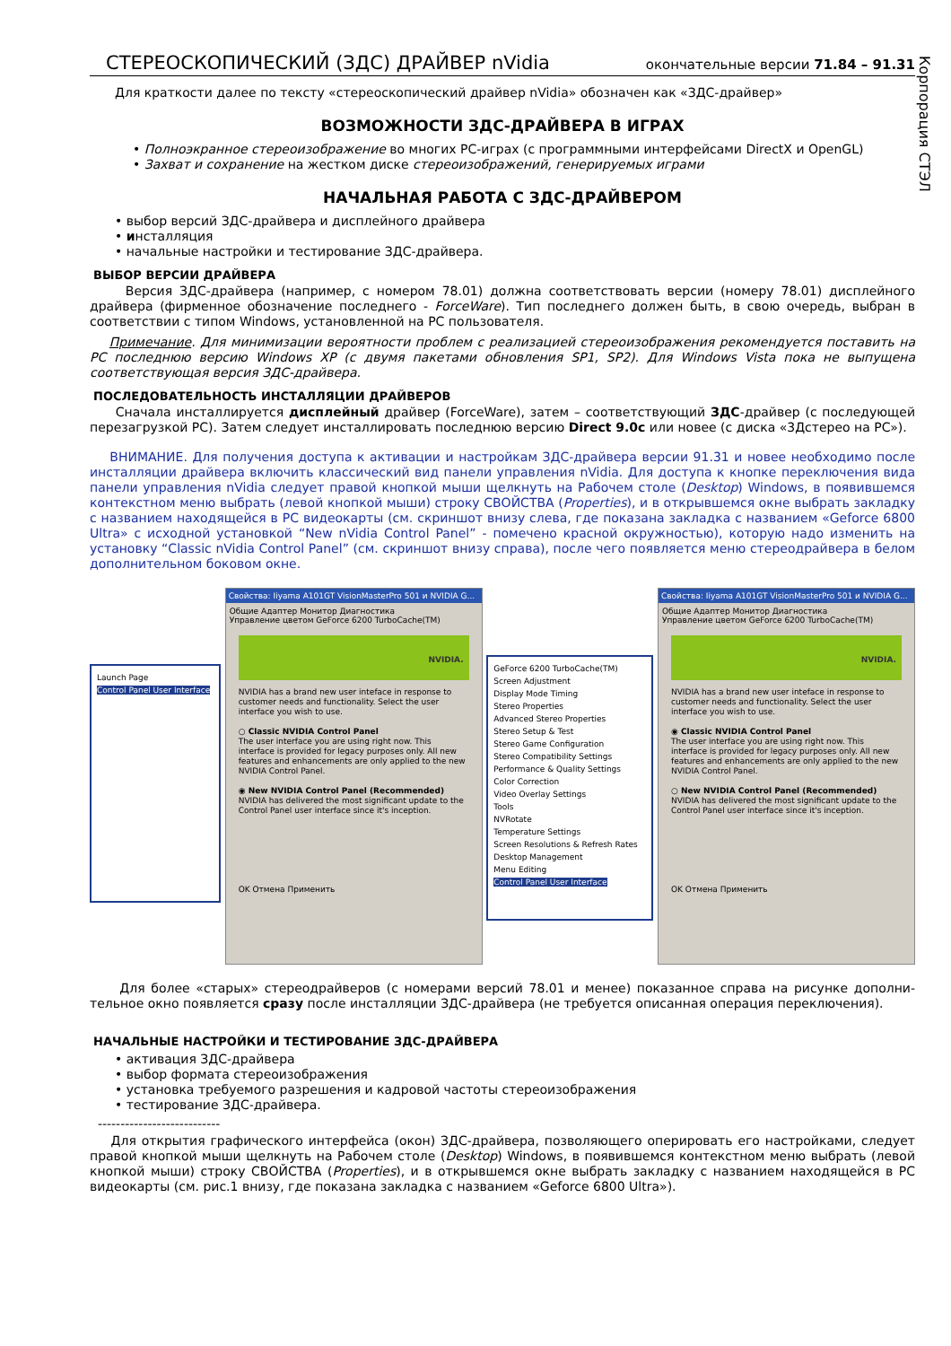Корпорация СТЭЛ
СТЕРЕОСКОПИЧЕСКИЙ (ЗДС) ДРАЙВЕР nVidia окончательные версии 71.84 – 91.31
Для краткости далее по тексту «стереоскопический драйвер nVidia» обозначен как «ЗДС-драйвер»
ВОЗМОЖНОСТИ ЗДС-ДРАЙВЕРА В ИГРАХ
• Полноэкранное стереоизображение во многих PC-играх (с программными интерфейсами DirectX и OpenGL)
• Захват и сохранение на жестком диске стереоизображений, генерируемых играми
НАЧАЛЬНАЯ РАБОТА С ЗДС-ДРАЙВЕРОМ
• выбор версий ЗДС-драйвера и дисплейного драйвера
• инсталляция
• начальные настройки и тестирование ЗДС-драйвера.
ВЫБОР ВЕРСИИ ДРАЙВЕРА
Версия ЗДС-драйвера (например, с номером 78.01) должна соответствовать версии (номеру 78.01) дисплейного драйвера (фирменное обозначение последнего - ForceWare). Тип последнего должен быть, в свою очередь, выбран в соответствии с типом Windows, установленной на PC пользователя.
Примечание. Для минимизации вероятности проблем с реализацией стереоизображения рекомендуется поставить на PC последнюю версию Windows XP (с двумя пакетами обновления SP1, SP2). Для Windows Vista пока не выпущена соответствующая версия ЗДС-драйвера.
ПОСЛЕДОВАТЕЛЬНОСТЬ ИНСТАЛЛЯЦИИ ДРАЙВЕРОВ
Сначала инсталлируется дисплейный драйвер (ForceWare), затем – соответствующий ЗДС-драйвер (с последующей перезагрузкой PC). Затем следует инсталлировать последнюю версию Direct 9.0c или новее (с диска «3Дстерео на PC»).
ВНИМАНИЕ. Для получения доступа к активации и настройкам ЗДС-драйвера версии 91.31 и новее необходимо после инсталляции драйвера включить классический вид панели управления nVidia. Для доступа к кнопке переключения вида панели управления nVidia следует правой кнопкой мыши щелкнуть на Рабочем столе (Desktop) Windows, в появившемся контекстном меню выбрать (левой кнопкой мыши) строку СВОЙСТВА (Properties), и в открывшемся окне выбрать закладку с названием находящейся в PC видеокарты (см. скриншот внизу слева, где показана закладка с названием «Geforce 6800 Ultra» с исходной установкой “New nVidia Control Panel” - помечено красной окружностью), которую надо изменить на установку “Classic nVidia Control Panel” (см. скриншот внизу справа), после чего появляется меню стереодрайвера в белом дополнительном боковом окне.
Launch Page
Control Panel User Interface
Свойства: Iiyama A101GT VisionMasterPro 501 и NVIDIA G...
Общие Адаптер Монитор Диагностика
Управление цветом GeForce 6200 TurboCache(TM)
NVIDIA.
NVIDIA has a brand new user inteface in response to customer needs and functionality. Select the user interface you wish to use.
○ Classic NVIDIA Control Panel
The user interface you are using right now. This interface is provided for legacy purposes only. All new features and enhancements are only applied to the new NVIDIA Control Panel.
◉ New NVIDIA Control Panel (Recommended)
NVIDIA has delivered the most significant update to the Control Panel user interface since it's inception.
OK Отмена Применить
GeForce 6200 TurboCache(TM)
Screen Adjustment
Display Mode Timing
Stereo Properties
Advanced Stereo Properties
Stereo Setup & Test
Stereo Game Configuration
Stereo Compatibility Settings
Performance & Quality Settings
Color Correction
Video Overlay Settings
Tools
NVRotate
Temperature Settings
Screen Resolutions & Refresh Rates
Desktop Management
Menu Editing
Control Panel User Interface
Свойства: Iiyama A101GT VisionMasterPro 501 и NVIDIA G...
Общие Адаптер Монитор Диагностика
Управление цветом GeForce 6200 TurboCache(TM)
NVIDIA.
NVIDIA has a brand new user inteface in response to customer needs and functionality. Select the user interface you wish to use.
◉ Classic NVIDIA Control Panel
The user interface you are using right now. This interface is provided for legacy purposes only. All new features and enhancements are only applied to the new NVIDIA Control Panel.
○ New NVIDIA Control Panel (Recommended)
NVIDIA has delivered the most significant update to the Control Panel user interface since it's inception.
OK Отмена Применить
Для более «старых» стереодрайверов (с номерами версий 78.01 и менее) показанное справа на рисунке дополни-тельное окно появляется сразу после инсталляции ЗДС-драйвера (не требуется описанная операция переключения).
НАЧАЛЬНЫЕ НАСТРОЙКИ И ТЕСТИРОВАНИЕ ЗДС-ДРАЙВЕРА
• активация ЗДС-драйвера
• выбор формата стереоизображения
• установка требуемого разрешения и кадровой частоты стереоизображения
• тестирование ЗДС-драйвера.
---------------------------
Для открытия графического интерфейса (окон) ЗДС-драйвера, позволяющего оперировать его настройками, следует правой кнопкой мыши щелкнуть на Рабочем столе (Desktop) Windows, в появившемся контекстном меню выбрать (левой кнопкой мыши) строку СВОЙСТВА (Properties), и в открывшемся окне выбрать закладку с названием находящейся в PC видеокарты (см. рис.1 внизу, где показана закладка с названием «Geforce 6800 Ultra»).